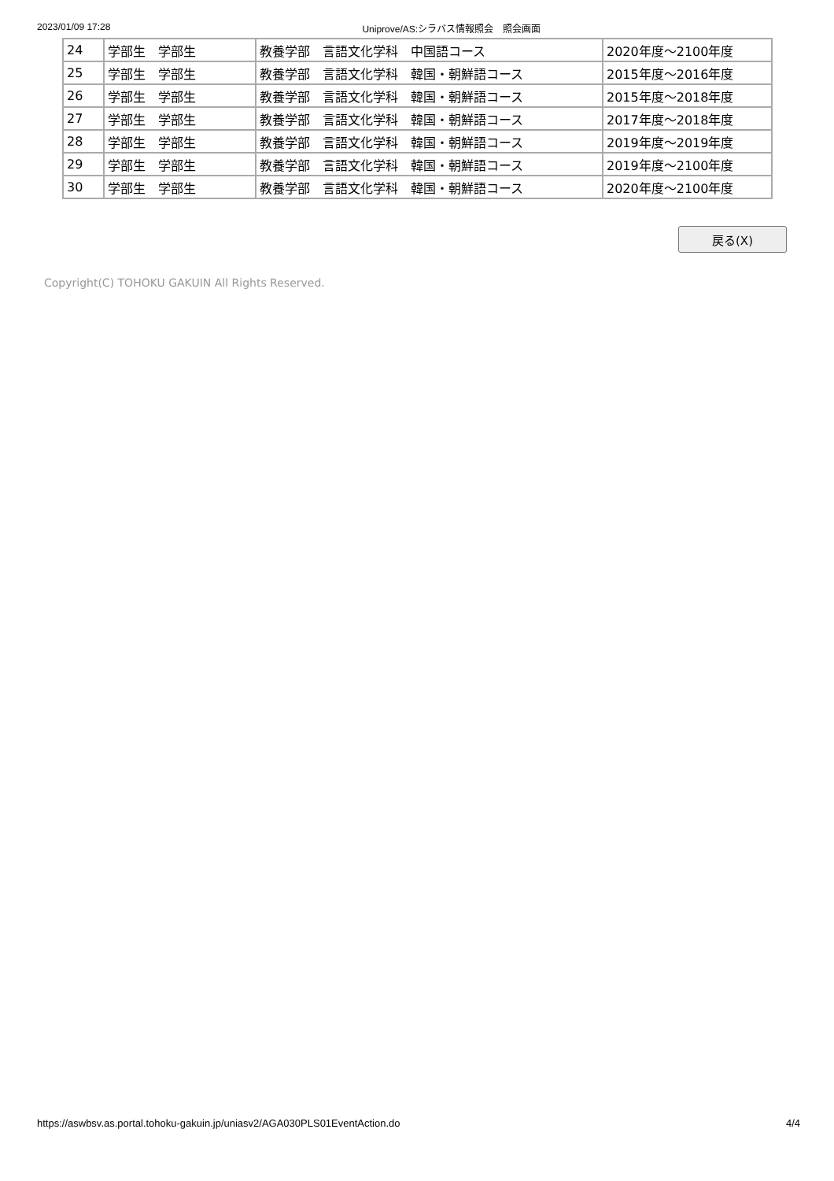2023/01/09 17:28 Uniprove/AS:シラバス情報照会　照会画面
| 24 | 学部生 学部生 | 教養学部 言語文化学科 中国語コース | 2020年度～2100年度 |
| 25 | 学部生 学部生 | 教養学部 言語文化学科 韓国・朝鮮語コース | 2015年度～2016年度 |
| 26 | 学部生 学部生 | 教養学部 言語文化学科 韓国・朝鮮語コース | 2015年度～2018年度 |
| 27 | 学部生 学部生 | 教養学部 言語文化学科 韓国・朝鮮語コース | 2017年度～2018年度 |
| 28 | 学部生 学部生 | 教養学部 言語文化学科 韓国・朝鮮語コース | 2019年度～2019年度 |
| 29 | 学部生 学部生 | 教養学部 言語文化学科 韓国・朝鮮語コース | 2019年度～2100年度 |
| 30 | 学部生 学部生 | 教養学部 言語文化学科 韓国・朝鮮語コース | 2020年度～2100年度 |
戻る(X)
Copyright(C) TOHOKU GAKUIN All Rights Reserved.
https://aswbsv.as.portal.tohoku-gakuin.jp/uniasv2/AGA030PLS01EventAction.do 4/4